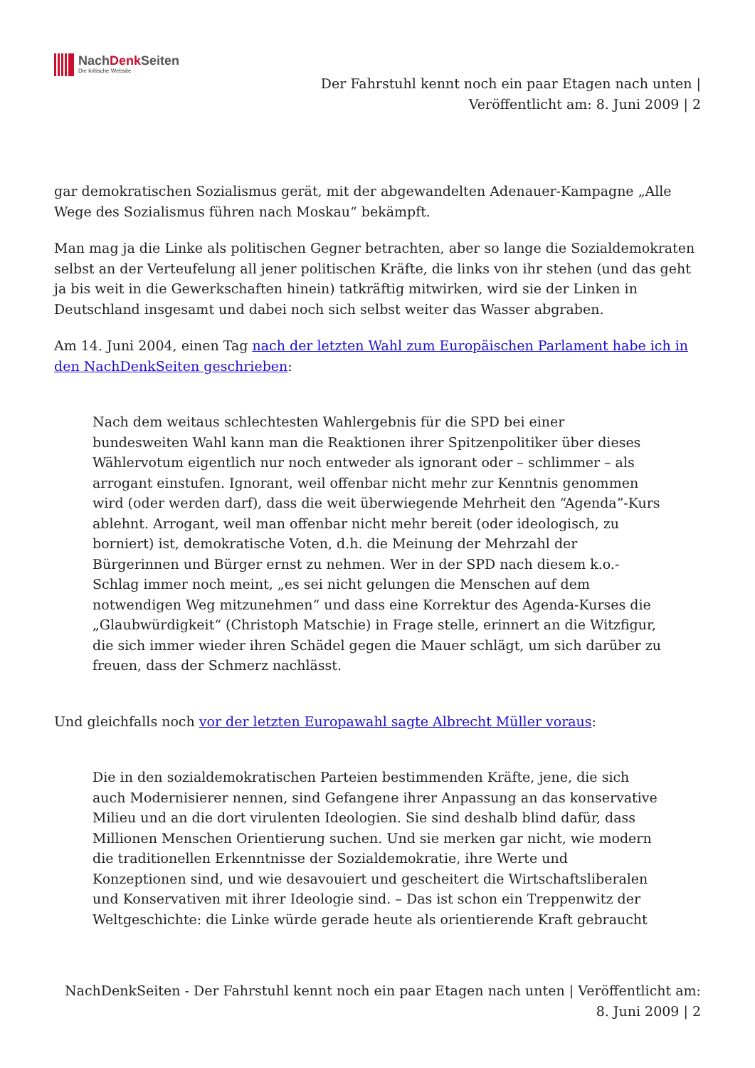NachDenk Seiten
Die kritische Website
Der Fahrstuhl kennt noch ein paar Etagen nach unten |
Veröffentlicht am: 8. Juni 2009 | 2
gar demokratischen Sozialismus gerät, mit der abgewandelten Adenauer-Kampagne „Alle Wege des Sozialismus führen nach Moskau“ bekämpft.
Man mag ja die Linke als politischen Gegner betrachten, aber so lange die Sozialdemokraten selbst an der Verteufelung all jener politischen Kräfte, die links von ihr stehen (und das geht ja bis weit in die Gewerkschaften hinein) tatkräftig mitwirken, wird sie der Linken in Deutschland insgesamt und dabei noch sich selbst weiter das Wasser abgraben.
Am 14. Juni 2004, einen Tag nach der letzten Wahl zum Europäischen Parlament habe ich in den NachDenkSeiten geschrieben:
Nach dem weitaus schlechtesten Wahlergebnis für die SPD bei einer bundesweiten Wahl kann man die Reaktionen ihrer Spitzenpolitiker über dieses Wählervotum eigentlich nur noch entweder als ignorant oder – schlimmer – als arrogant einstufen. Ignorant, weil offenbar nicht mehr zur Kenntnis genommen wird (oder werden darf), dass die weit überwiegende Mehrheit den “Agenda”-Kurs ablehnt. Arrogant, weil man offenbar nicht mehr bereit (oder ideologisch, zu borniert) ist, demokratische Voten, d.h. die Meinung der Mehrzahl der Bürgerinnen und Bürger ernst zu nehmen. Wer in der SPD nach diesem k.o.-Schlag immer noch meint, „es sei nicht gelungen die Menschen auf dem notwendigen Weg mitzunehmen“ und dass eine Korrektur des Agenda-Kurses die „Glaubwürdigkeit“ (Christoph Matschie) in Frage stelle, erinnert an die Witzfigur, die sich immer wieder ihren Schädel gegen die Mauer schlägt, um sich darüber zu freuen, dass der Schmerz nachlässt.
Und gleichfalls noch vor der letzten Europawahl sagte Albrecht Müller voraus:
Die in den sozialdemokratischen Parteien bestimmenden Kräfte, jene, die sich auch Modernisierer nennen, sind Gefangene ihrer Anpassung an das konservative Milieu und an die dort virulenten Ideologien. Sie sind deshalb blind dafür, dass Millionen Menschen Orientierung suchen. Und sie merken gar nicht, wie modern die traditionellen Erkenntnisse der Sozialdemokratie, ihre Werte und Konzeptionen sind, und wie desavouiert und gescheitert die Wirtschaftsliberalen und Konservativen mit ihrer Ideologie sind. – Das ist schon ein Treppenwitz der Weltgeschichte: die Linke würde gerade heute als orientierende Kraft gebraucht
NachDenkSeiten - Der Fahrstuhl kennt noch ein paar Etagen nach unten | Veröffentlicht am:
8. Juni 2009 | 2